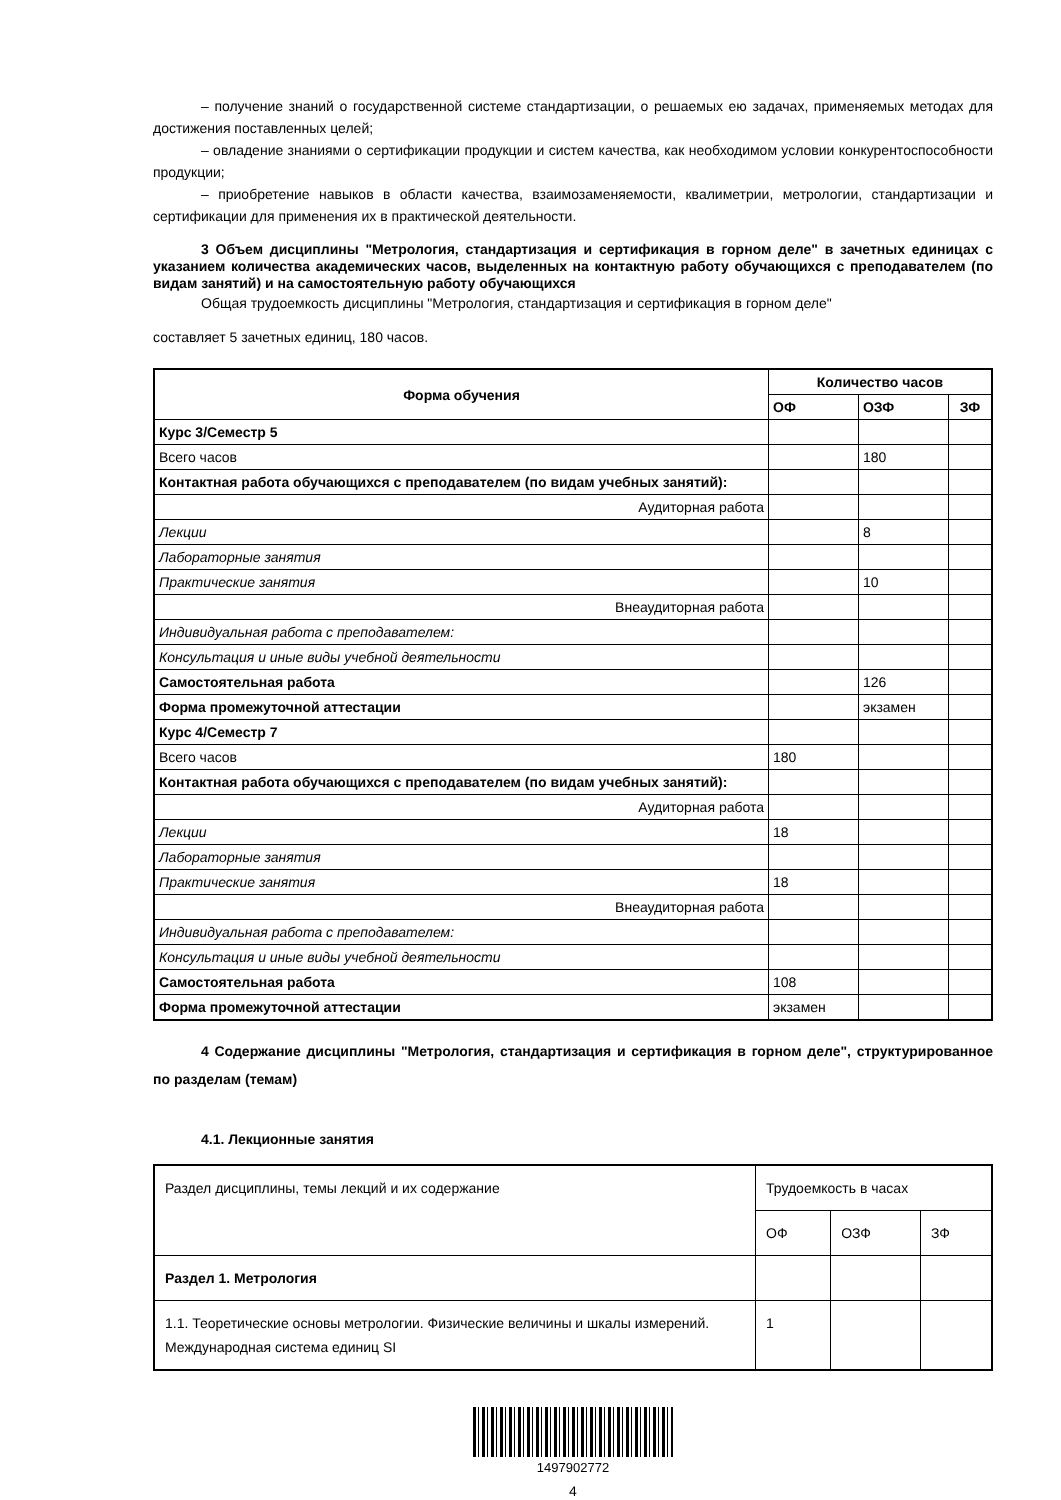– получение знаний о государственной системе стандартизации, о решаемых ею задачах, применяемых методах для достижения поставленных целей;
– овладение знаниями о сертификации продукции и систем качества, как необходимом условии конкурентоспособности продукции;
– приобретение навыков в области качества, взаимозаменяемости, квалиметрии, метрологии, стандартизации и сертификации для применения их в практической деятельности.
3 Объем дисциплины "Метрология, стандартизация и сертификация в горном деле" в зачетных единицах с указанием количества академических часов, выделенных на контактную работу обучающихся с преподавателем (по видам занятий) и на самостоятельную работу обучающихся
Общая трудоемкость дисциплины "Метрология, стандартизация и сертификация в горном деле"
составляет 5 зачетных единиц, 180 часов.
| Форма обучения | Количество часов | | |
| --- | --- | --- | --- |
| | ОФ | ОЗФ | ЗФ |
| Курс 3/Семестр 5 | | | |
| Всего часов | | 180 | |
| Контактная работа обучающихся с преподавателем (по видам учебных занятий): | | | |
| Аудиторная работа | | | |
| Лекции | | 8 | |
| Лабораторные занятия | | | |
| Практические занятия | | 10 | |
| Внеаудиторная работа | | | |
| Индивидуальная работа с преподавателем: | | | |
| Консультация и иные виды учебной деятельности | | | |
| Самостоятельная работа | | 126 | |
| Форма промежуточной аттестации | | экзамен | |
| Курс 4/Семестр 7 | | | |
| Всего часов | 180 | | |
| Контактная работа обучающихся с преподавателем (по видам учебных занятий): | | | |
| Аудиторная работа | | | |
| Лекции | 18 | | |
| Лабораторные занятия | | | |
| Практические занятия | 18 | | |
| Внеаудиторная работа | | | |
| Индивидуальная работа с преподавателем: | | | |
| Консультация и иные виды учебной деятельности | | | |
| Самостоятельная работа | 108 | | |
| Форма промежуточной аттестации | экзамен | | |
4 Содержание дисциплины "Метрология, стандартизация и сертификация в горном деле", структурированное по разделам (темам)
4.1. Лекционные занятия
| Раздел дисциплины, темы лекций и их содержание | Трудоемкость в часах | | |
| | ОФ | ОЗФ | ЗФ |
| Раздел 1. Метрология | | | |
| 1.1. Теоретические основы метрологии. Физические величины и шкалы измерений. Международная система единиц SI | 1 | | |
1497902772
4